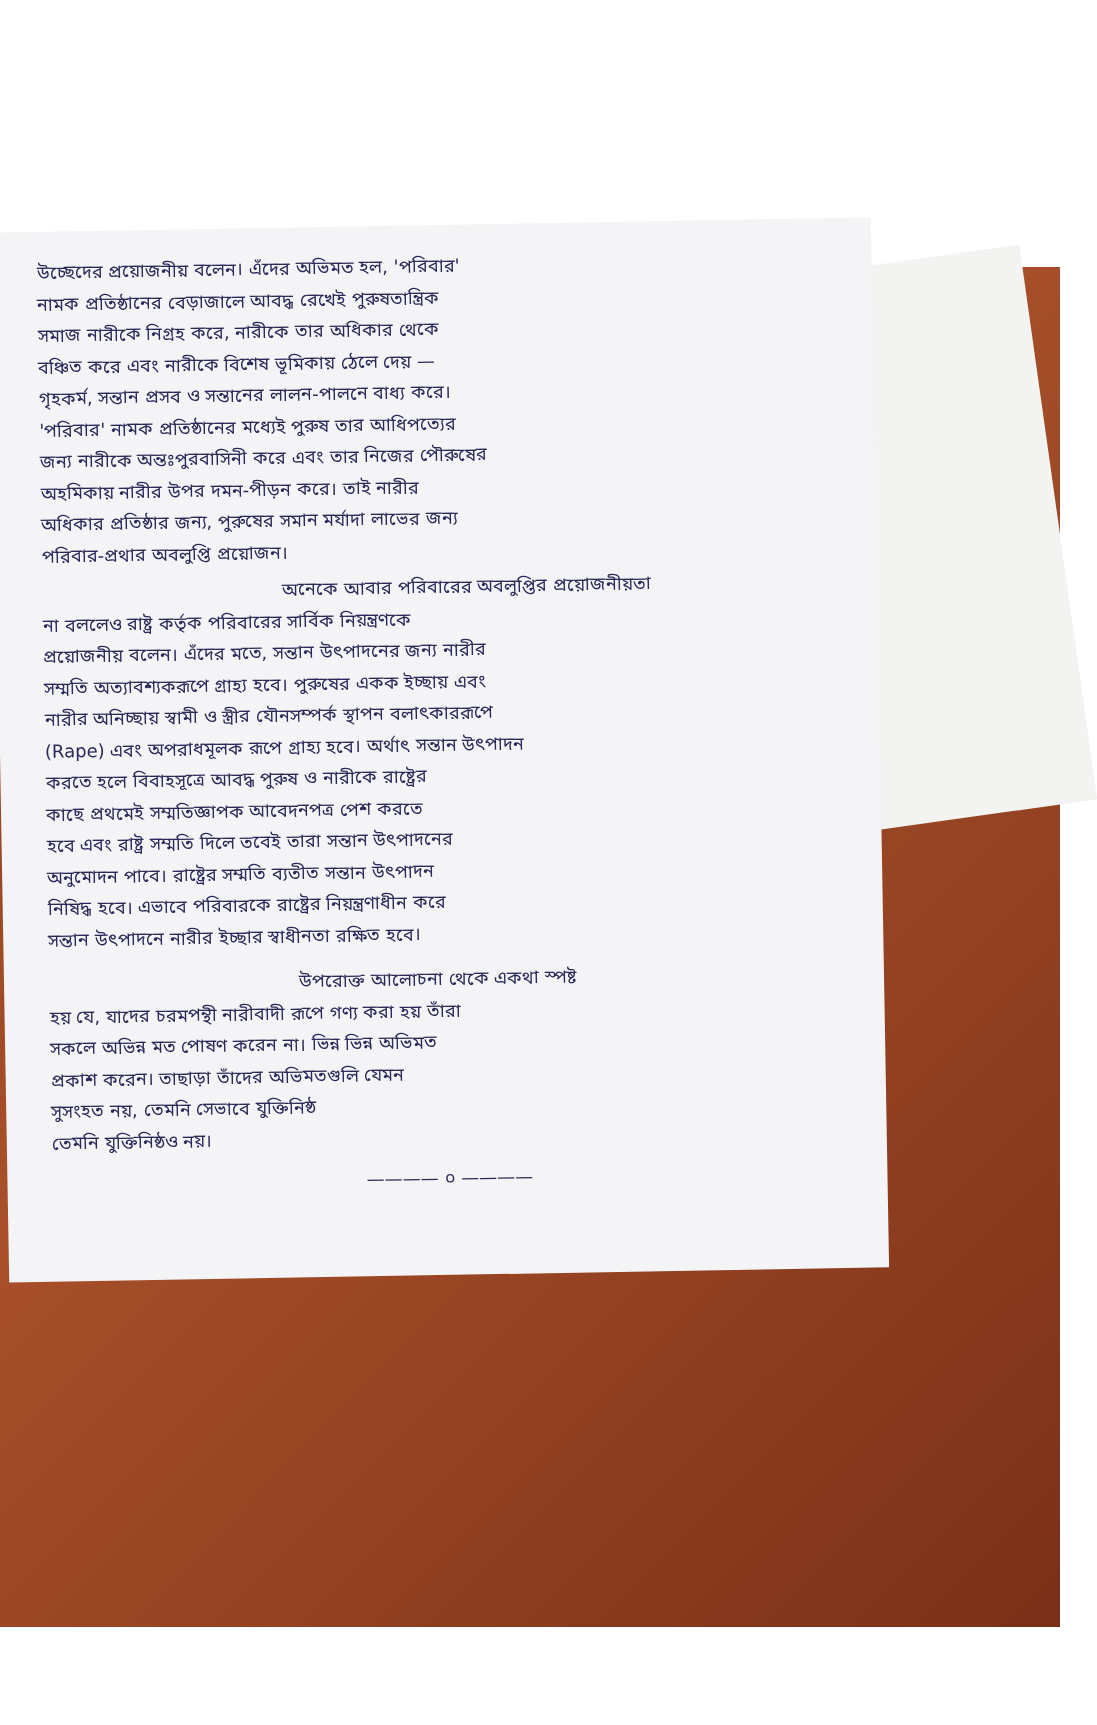উচ্ছেদের প্রয়োজনীয় বলেন। এঁদের অভিমত হল, 'পরিবার'
নামক প্রতিষ্ঠানের বেড়াজালে আবদ্ধ রেখেই পুরুষতান্ত্রিক
সমাজ নারীকে নিগ্রহ করে, নারীকে তার অধিকার থেকে
বঞ্চিত করে এবং নারীকে বিশেষ ভূমিকায় ঠেলে দেয় —
গৃহকর্ম, সন্তান প্রসব ও সন্তানের লালন-পালনে বাধ্য করে।
'পরিবার' নামক প্রতিষ্ঠানের মধ্যেই পুরুষ তার আধিপত্যের
জন্য নারীকে অন্তঃপুরবাসিনী করে এবং তার নিজের পৌরুষের
অহমিকায় নারীর উপর দমন-পীড়ন করে। তাই নারীর
অধিকার প্রতিষ্ঠার জন্য, পুরুষের সমান মর্যাদা লাভের জন্য
পরিবার-প্রথার অবলুপ্তি প্রয়োজন।
অনেকে আবার পরিবারের অবলুপ্তির প্রয়োজনীয়তা
না বললেও রাষ্ট্র কর্তৃক পরিবারের সার্বিক নিয়ন্ত্রণকে
প্রয়োজনীয় বলেন। এঁদের মতে, সন্তান উৎপাদনের জন্য নারীর
সম্মতি অত্যাবশ্যকরূপে গ্রাহ্য হবে। পুরুষের একক ইচ্ছায় এবং
নারীর অনিচ্ছায় স্বামী ও স্ত্রীর যৌনসম্পর্ক স্থাপন বলাৎকাররূপে
(Rape) এবং অপরাধমূলক রূপে গ্রাহ্য হবে। অর্থাৎ সন্তান উৎপাদন
করতে হলে বিবাহসূত্রে আবদ্ধ পুরুষ ও নারীকে রাষ্ট্রের
কাছে প্রথমেই সম্মতিজ্ঞাপক আবেদনপত্র পেশ করতে
হবে এবং রাষ্ট্র সম্মতি দিলে তবেই তারা সন্তান উৎপাদনের
অনুমোদন পাবে। রাষ্ট্রের সম্মতি ব্যতীত সন্তান উৎপাদন
নিষিদ্ধ হবে। এভাবে পরিবারকে রাষ্ট্রের নিয়ন্ত্রণাধীন করে
সন্তান উৎপাদনে নারীর ইচ্ছার স্বাধীনতা রক্ষিত হবে।
উপরোক্ত আলোচনা থেকে একথা স্পষ্ট
হয় যে, যাদের চরমপন্থী নারীবাদী রূপে গণ্য করা হয় তাঁরা
সকলে অভিন্ন মত পোষণ করেন না। ভিন্ন ভিন্ন অভিমত
প্রকাশ করেন। তাছাড়া তাঁদের অভিমতগুলি যেমন
সুসংহত নয়, তেমনি সেভাবে যুক্তিনিষ্ঠ
তেমনি যুক্তিনিষ্ঠও নয়।
———— ০ ————